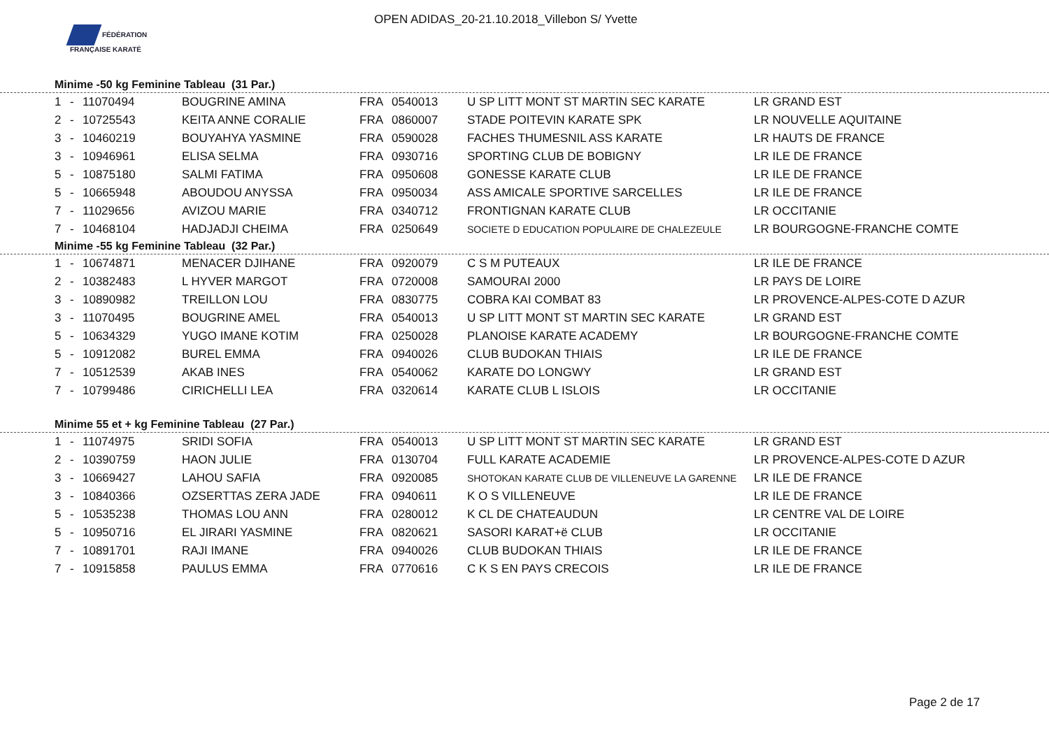FÉDÉRATION FRANÇAISE KARATÉ
OPEN ADIDAS_20-21.10.2018_Villebon S/ Yvette
Minime -50 kg Feminine Tableau (31 Par.)
| 1 | - | 11070494 | BOUGRINE AMINA | FRA | 0540013 | U SP LITT MONT ST MARTIN SEC KARATE | LR GRAND EST |
| 2 | - | 10725543 | KEITA ANNE CORALIE | FRA | 0860007 | STADE POITEVIN KARATE SPK | LR NOUVELLE AQUITAINE |
| 3 | - | 10460219 | BOUYAHYA YASMINE | FRA | 0590028 | FACHES THUMESNIL ASS KARATE | LR HAUTS DE FRANCE |
| 3 | - | 10946961 | ELISA SELMA | FRA | 0930716 | SPORTING CLUB DE BOBIGNY | LR ILE DE FRANCE |
| 5 | - | 10875180 | SALMI FATIMA | FRA | 0950608 | GONESSE KARATE CLUB | LR ILE DE FRANCE |
| 5 | - | 10665948 | ABOUDOU ANYSSA | FRA | 0950034 | ASS AMICALE SPORTIVE SARCELLES | LR ILE DE FRANCE |
| 7 | - | 11029656 | AVIZOU MARIE | FRA | 0340712 | FRONTIGNAN KARATE CLUB | LR OCCITANIE |
| 7 | - | 10468104 | HADJADJI CHEIMA | FRA | 0250649 | SOCIETE D EDUCATION POPULAIRE DE CHALEZEULE | LR BOURGOGNE-FRANCHE COMTE |
Minime -55 kg Feminine Tableau (32 Par.)
| 1 | - | 10674871 | MENACER DJIHANE | FRA | 0920079 | C S M PUTEAUX | LR ILE DE FRANCE |
| 2 | - | 10382483 | L HYVER MARGOT | FRA | 0720008 | SAMOURAI 2000 | LR PAYS DE LOIRE |
| 3 | - | 10890982 | TREILLON LOU | FRA | 0830775 | COBRA KAI COMBAT 83 | LR PROVENCE-ALPES-COTE D AZUR |
| 3 | - | 11070495 | BOUGRINE AMEL | FRA | 0540013 | U SP LITT MONT ST MARTIN SEC KARATE | LR GRAND EST |
| 5 | - | 10634329 | YUGO IMANE KOTIM | FRA | 0250028 | PLANOISE KARATE ACADEMY | LR BOURGOGNE-FRANCHE COMTE |
| 5 | - | 10912082 | BUREL EMMA | FRA | 0940026 | CLUB BUDOKAN THIAIS | LR ILE DE FRANCE |
| 7 | - | 10512539 | AKAB INES | FRA | 0540062 | KARATE DO LONGWY | LR GRAND EST |
| 7 | - | 10799486 | CIRICHELLI LEA | FRA | 0320614 | KARATE CLUB L ISLOIS | LR OCCITANIE |
Minime 55 et + kg Feminine Tableau (27 Par.)
| 1 | - | 11074975 | SRIDI SOFIA | FRA | 0540013 | U SP LITT MONT ST MARTIN SEC KARATE | LR GRAND EST |
| 2 | - | 10390759 | HAON JULIE | FRA | 0130704 | FULL KARATE ACADEMIE | LR PROVENCE-ALPES-COTE D AZUR |
| 3 | - | 10669427 | LAHOU SAFIA | FRA | 0920085 | SHOTOKAN KARATE CLUB DE VILLENEUVE LA GARENNE | LR ILE DE FRANCE |
| 3 | - | 10840366 | OZSERTTAS ZERA JADE | FRA | 0940611 | K O S VILLENEUVE | LR ILE DE FRANCE |
| 5 | - | 10535238 | THOMAS LOU ANN | FRA | 0280012 | K CL DE CHATEAUDUN | LR CENTRE VAL DE LOIRE |
| 5 | - | 10950716 | EL JIRARI YASMINE | FRA | 0820621 | SASORI KARAT+ë CLUB | LR OCCITANIE |
| 7 | - | 10891701 | RAJI IMANE | FRA | 0940026 | CLUB BUDOKAN THIAIS | LR ILE DE FRANCE |
| 7 | - | 10915858 | PAULUS EMMA | FRA | 0770616 | C K S EN PAYS CRECOIS | LR ILE DE FRANCE |
Page 2 de 17